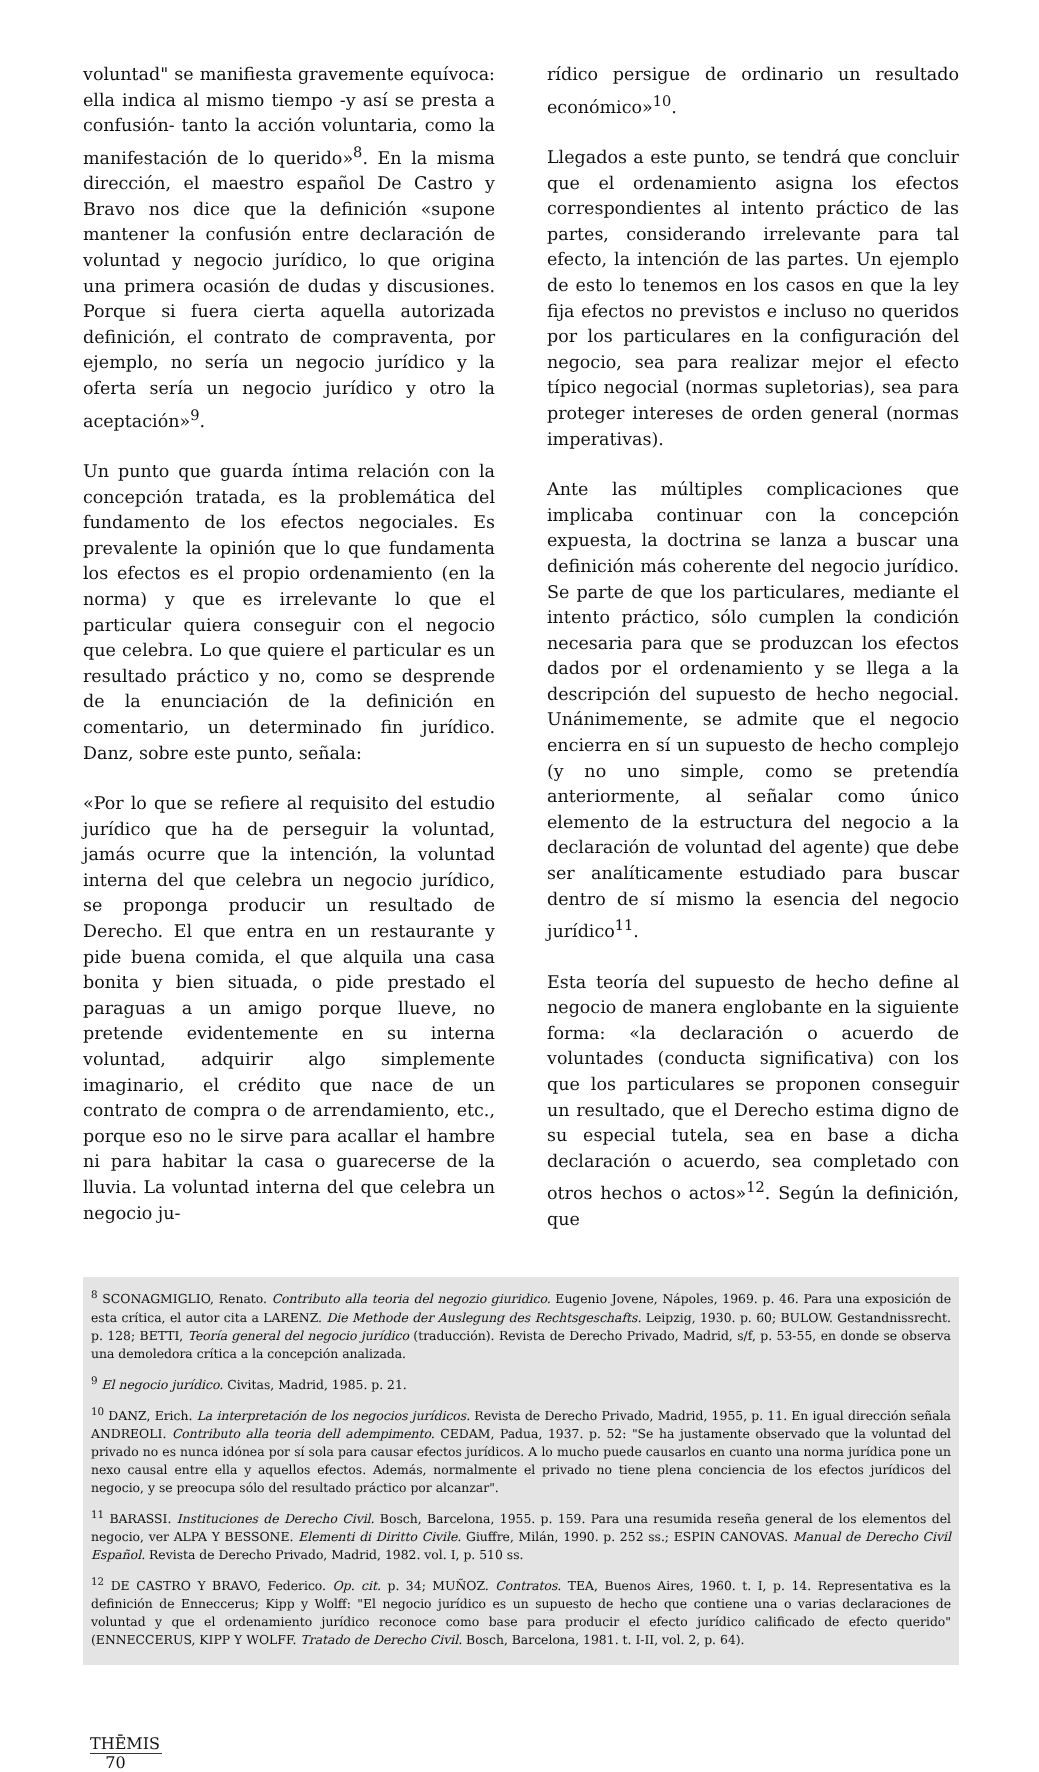voluntad" se manifiesta gravemente equívoca: ella indica al mismo tiempo -y así se presta a confusión- tanto la acción voluntaria, como la manifestación de lo querido»<sup>8</sup>. En la misma dirección, el maestro español De Castro y Bravo nos dice que la definición «supone mantener la confusión entre declaración de voluntad y negocio jurídico, lo que origina una primera ocasión de dudas y discusiones. Porque si fuera cierta aquella autorizada definición, el contrato de compraventa, por ejemplo, no sería un negocio jurídico y la oferta sería un negocio jurídico y otro la aceptación»<sup>9</sup>.
Un punto que guarda íntima relación con la concepción tratada, es la problemática del fundamento de los efectos negociales. Es prevalente la opinión que lo que fundamenta los efectos es el propio ordenamiento (en la norma) y que es irrelevante lo que el particular quiera conseguir con el negocio que celebra. Lo que quiere el particular es un resultado práctico y no, como se desprende de la enunciación de la definición en comentario, un determinado fin jurídico. Danz, sobre este punto, señala:
«Por lo que se refiere al requisito del estudio jurídico que ha de perseguir la voluntad, jamás ocurre que la intención, la voluntad interna del que celebra un negocio jurídico, se proponga producir un resultado de Derecho. El que entra en un restaurante y pide buena comida, el que alquila una casa bonita y bien situada, o pide prestado el paraguas a un amigo porque llueve, no pretende evidentemente en su interna voluntad, adquirir algo simplemente imaginario, el crédito que nace de un contrato de compra o de arrendamiento, etc., porque eso no le sirve para acallar el hambre ni para habitar la casa o guarecerse de la lluvia. La voluntad interna del que celebra un negocio ju-
rídico persigue de ordinario un resultado económico»<sup>10</sup>.
Llegados a este punto, se tendrá que concluir que el ordenamiento asigna los efectos correspondientes al intento práctico de las partes, considerando irrelevante para tal efecto, la intención de las partes. Un ejemplo de esto lo tenemos en los casos en que la ley fija efectos no previstos e incluso no queridos por los particulares en la configuración del negocio, sea para realizar mejor el efecto típico negocial (normas supletorias), sea para proteger intereses de orden general (normas imperativas).
Ante las múltiples complicaciones que implicaba continuar con la concepción expuesta, la doctrina se lanza a buscar una definición más coherente del negocio jurídico. Se parte de que los particulares, mediante el intento práctico, sólo cumplen la condición necesaria para que se produzcan los efectos dados por el ordenamiento y se llega a la descripción del supuesto de hecho negocial. Unánimemente, se admite que el negocio encierra en sí un supuesto de hecho complejo (y no uno simple, como se pretendía anteriormente, al señalar como único elemento de la estructura del negocio a la declaración de voluntad del agente) que debe ser analíticamente estudiado para buscar dentro de sí mismo la esencia del negocio jurídico<sup>11</sup>.
Esta teoría del supuesto de hecho define al negocio de manera englobante en la siguiente forma: «la declaración o acuerdo de voluntades (conducta significativa) con los que los particulares se proponen conseguir un resultado, que el Derecho estima digno de su especial tutela, sea en base a dicha declaración o acuerdo, sea completado con otros hechos o actos»<sup>12</sup>. Según la definición, que
<sup>8</sup> SCONAGMIGLIO, Renato. Contributo alla teoria del negozio giuridico. Eugenio Jovene, Nápoles, 1969. p. 46. Para una exposición de esta crítica, el autor cita a LARENZ. Die Methode der Auslegung des Rechtsgeschafts. Leipzig, 1930. p. 60; BULOW. Gestandnissrecht. p. 128; BETTI, Teoría general del negocio jurídico (traducción). Revista de Derecho Privado, Madrid, s/f, p. 53-55, en donde se observa una demoledora crítica a la concepción analizada.
<sup>9</sup> El negocio jurídico. Civitas, Madrid, 1985. p. 21.
<sup>10</sup> DANZ, Erich. La interpretación de los negocios jurídicos. Revista de Derecho Privado, Madrid, 1955, p. 11. En igual dirección señala ANDREOLI. Contributo alla teoria dell adempimento. CEDAM, Padua, 1937. p. 52: "Se ha justamente observado que la voluntad del privado no es nunca idónea por sí sola para causar efectos jurídicos. A lo mucho puede causarlos en cuanto una norma jurídica pone un nexo causal entre ella y aquellos efectos. Además, normalmente el privado no tiene plena conciencia de los efectos jurídicos del negocio, y se preocupa sólo del resultado práctico por alcanzar".
<sup>11</sup> BARASSI. Instituciones de Derecho Civil. Bosch, Barcelona, 1955. p. 159. Para una resumida reseña general de los elementos del negocio, ver ALPA Y BESSONE. Elementi di Diritto Civile. Giuffre, Milán, 1990. p. 252 ss.; ESPIN CANOVAS. Manual de Derecho Civil Español. Revista de Derecho Privado, Madrid, 1982. vol. I, p. 510 ss.
<sup>12</sup> DE CASTRO Y BRAVO, Federico. Op. cit. p. 34; MUÑOZ. Contratos. TEA, Buenos Aires, 1960. t. I, p. 14. Representativa es la definición de Enneccerus; Kipp y Wolff: "El negocio jurídico es un supuesto de hecho que contiene una o varias declaraciones de voluntad y que el ordenamiento jurídico reconoce como base para producir el efecto jurídico calificado de efecto querido" (ENNECCERUS, KIPP Y WOLFF. Tratado de Derecho Civil. Bosch, Barcelona, 1981. t. I-II, vol. 2, p. 64).
THĒMIS
70